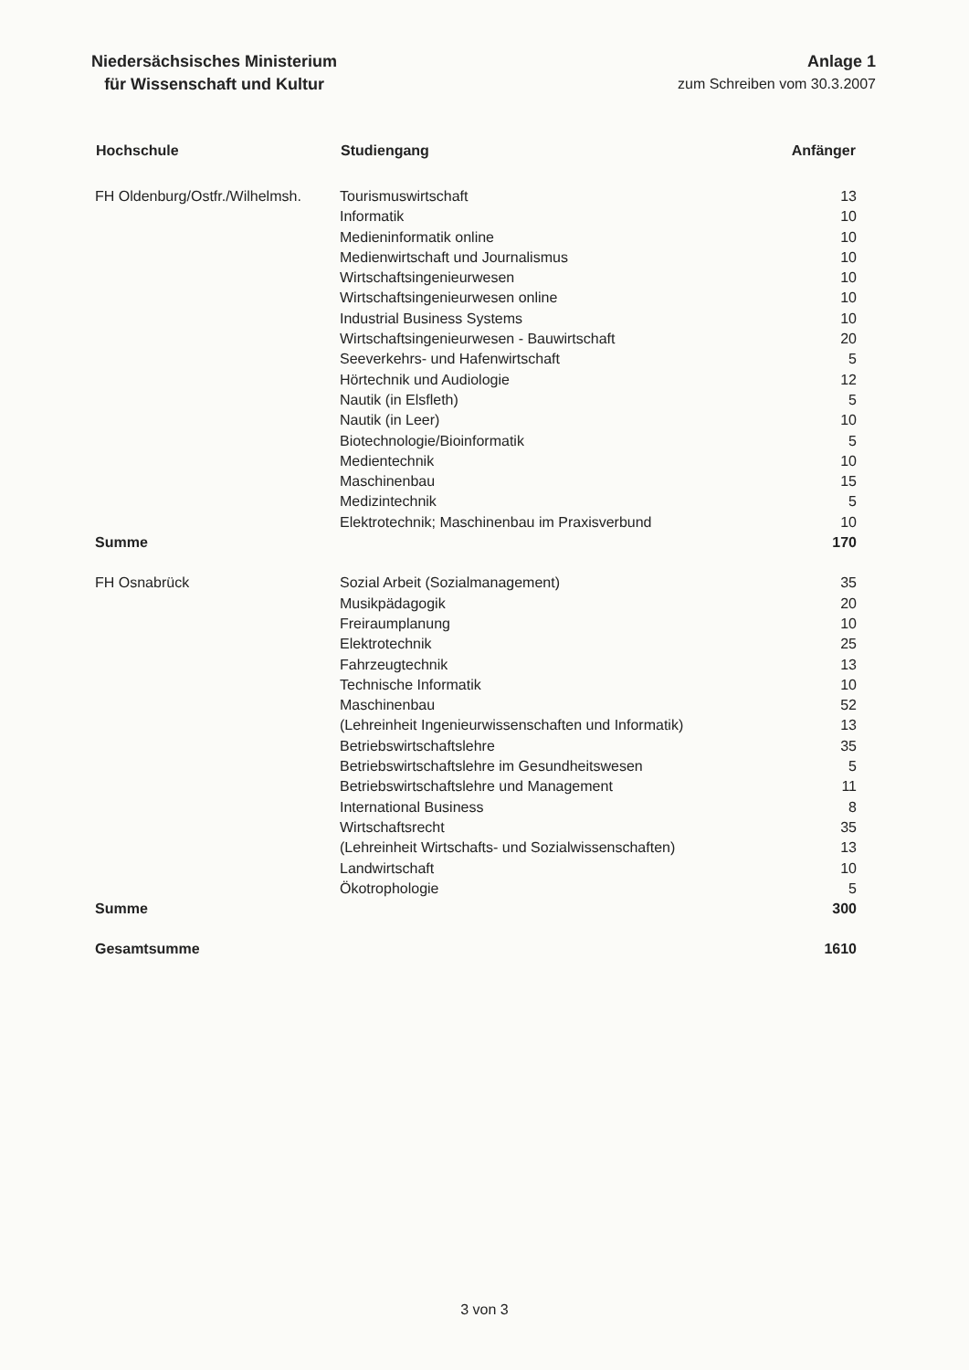Niedersächsisches Ministerium
für Wissenschaft und Kultur
Anlage 1
zum Schreiben vom 30.3.2007
| Hochschule | Studiengang | Anfänger |
| --- | --- | --- |
| FH Oldenburg/Ostfr./Wilhelmsh. | Tourismuswirtschaft | 13 |
| | Informatik | 10 |
| | Medieninformatik online | 10 |
| | Medienwirtschaft und Journalismus | 10 |
| | Wirtschaftsingenieurwesen | 10 |
| | Wirtschaftsingenieurwesen online | 10 |
| | Industrial Business Systems | 10 |
| | Wirtschaftsingenieurwesen - Bauwirtschaft | 20 |
| | Seeverkehrs- und Hafenwirtschaft | 5 |
| | Hörtechnik und Audiologie | 12 |
| | Nautik (in Elsfleth) | 5 |
| | Nautik (in Leer) | 10 |
| | Biotechnologie/Bioinformatik | 5 |
| | Medientechnik | 10 |
| | Maschinenbau | 15 |
| | Medizintechnik | 5 |
| | Elektrotechnik; Maschinenbau im Praxisverbund | 10 |
| Summe | | 170 |
| FH Osnabrück | Sozial Arbeit (Sozialmanagement) | 35 |
| | Musikpädagogik | 20 |
| | Freiraumplanung | 10 |
| | Elektrotechnik | 25 |
| | Fahrzeugtechnik | 13 |
| | Technische Informatik | 10 |
| | Maschinenbau | 52 |
| | (Lehreinheit Ingenieurwissenschaften und Informatik) | 13 |
| | Betriebswirtschaftslehre | 35 |
| | Betriebswirtschaftslehre im Gesundheitswesen | 5 |
| | Betriebswirtschaftslehre und Management | 11 |
| | International Business | 8 |
| | Wirtschaftsrecht | 35 |
| | (Lehreinheit Wirtschafts- und Sozialwissenschaften) | 13 |
| | Landwirtschaft | 10 |
| | Ökotrophologie | 5 |
| Summe | | 300 |
| Gesamtsumme | | 1610 |
3 von 3